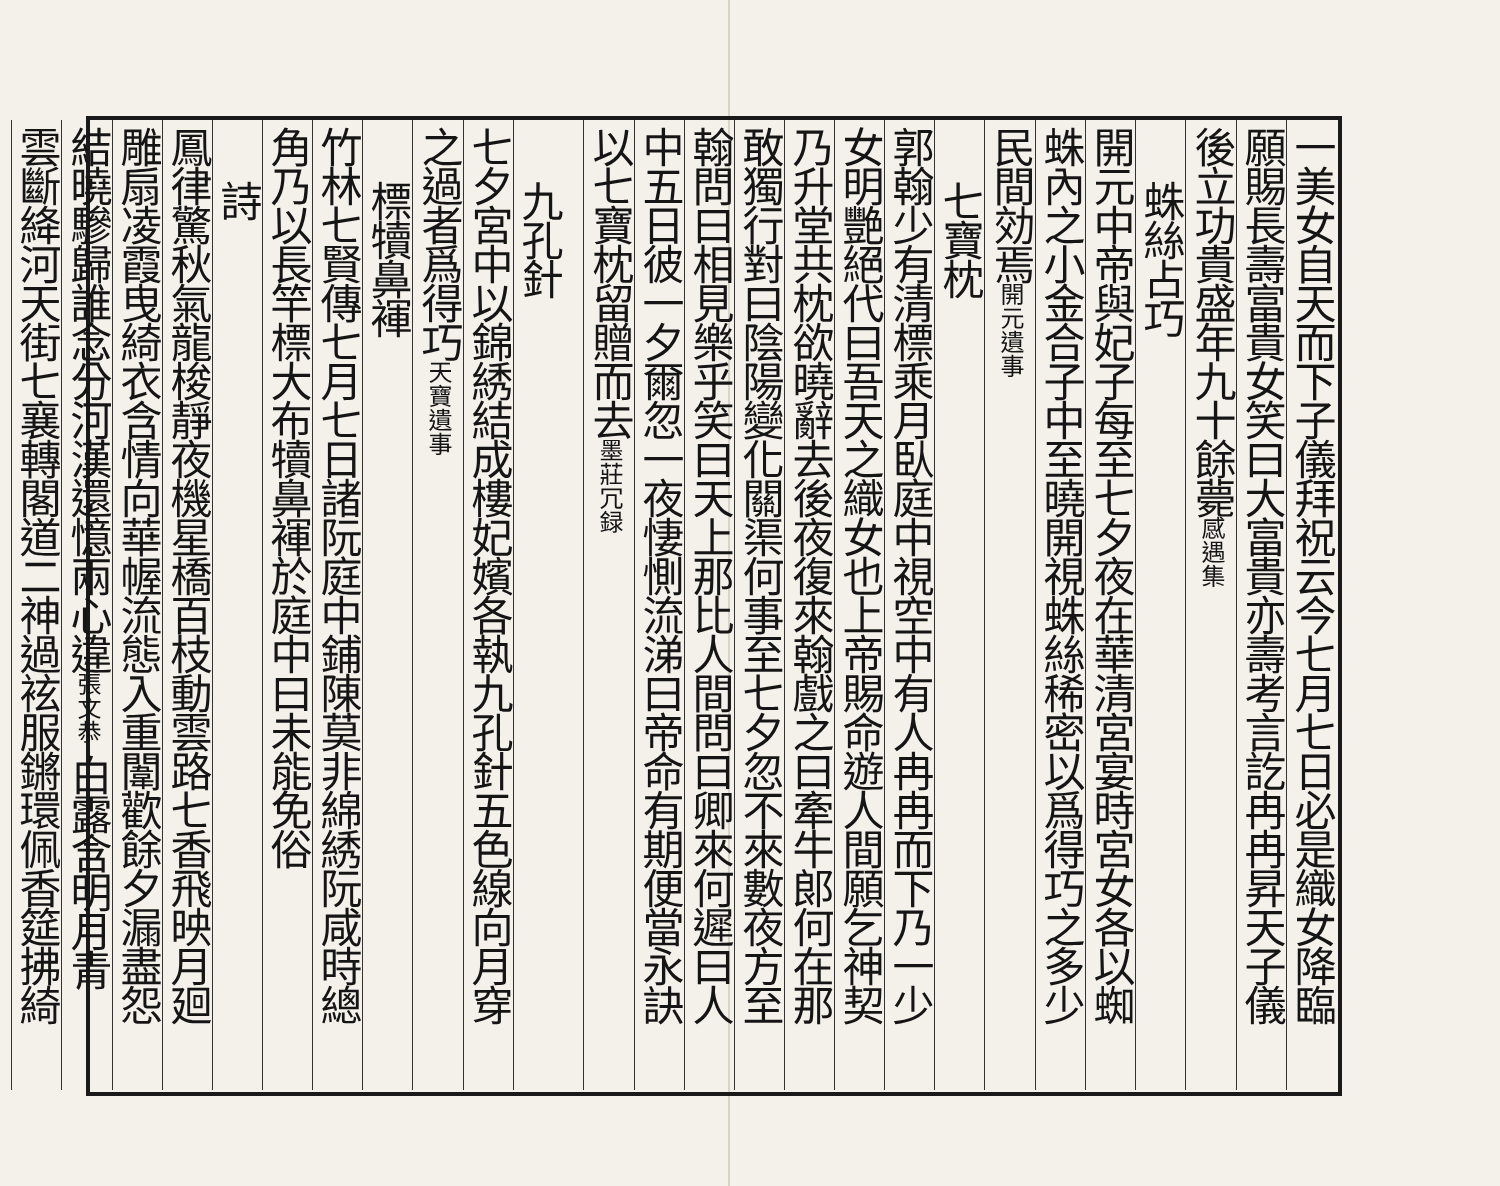一美女自天而下子儀拜祝云今七月七日必是織女降臨
願賜長壽富貴女笑曰大富貴亦壽考言訖冉冉昇天子儀
後立功貴盛年九十餘薨感遇集
蛛絲占巧
開元中帝與妃子每至七夕夜在華清宮宴時宮女各以蜘
蛛內之小金合子中至曉開視蛛絲稀密以爲得巧之多少
民間効焉開元遺事
七寶枕
郭翰少有清標乘月臥庭中視空中有人冉冉而下乃一少
女明艷絕代曰吾天之織女也上帝賜命遊人間願乞神契
乃升堂共枕欲曉辭去後夜復來翰戲之曰牽牛郎何在那
敢獨行對曰陰陽變化關渠何事至七夕忽不來數夜方至
翰問曰相見樂乎笑曰天上那比人間問曰卿來何遲曰人
中五日彼一夕爾忽一夜悽惻流涕曰帝命有期便當永訣
以七寶枕留贈而去墨莊冗録
九孔針
七夕宮中以錦綉結成樓妃嬪各執九孔針五色線向月穿
之過者爲得巧天寶遺事
標犢鼻褌
竹林七賢傳七月七日諸阮庭中鋪陳莫非綿綉阮咸時總
角乃以長竿標大布犢鼻褌於庭中曰未能免俗
詩
鳳律驚秋氣龍梭靜夜機星橋百枝動雲路七香飛映月廻
雕扇凌霞曳綺衣含情向華幄流態入重闈歡餘夕漏盡怨
結曉驂歸誰念分河漢還憶兩心違張文恭 白露含明月青
雲斷絳河天街七襄轉閣道二神過袨服鏘環佩香筵拂綺